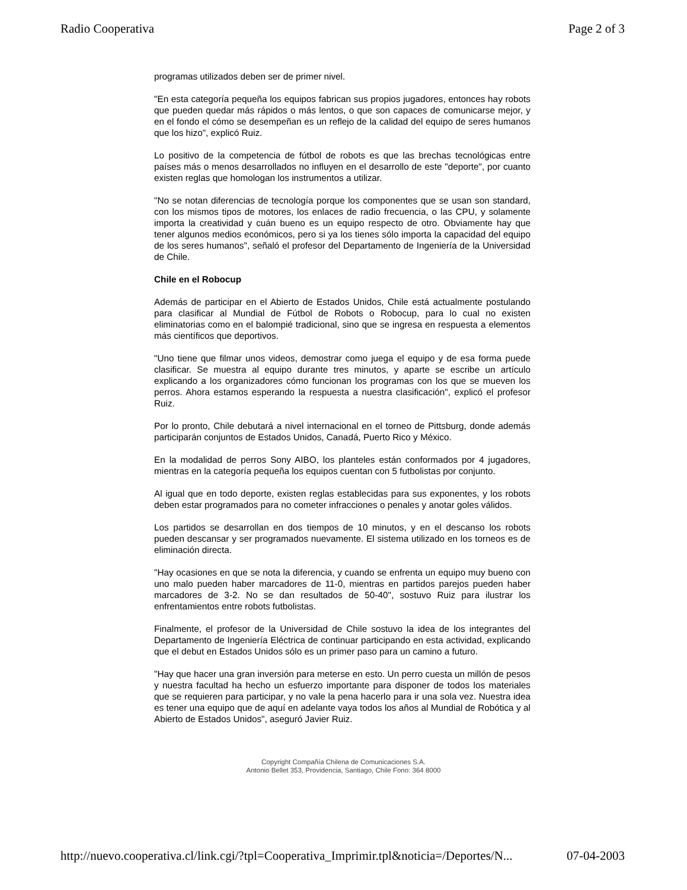Radio Cooperativa Page 2 of 3
programas utilizados deben ser de primer nivel.
"En esta categoría pequeña los equipos fabrican sus propios jugadores, entonces hay robots que pueden quedar más rápidos o más lentos, o que son capaces de comunicarse mejor, y en el fondo el cómo se desempeñan es un reflejo de la calidad del equipo de seres humanos que los hizo", explicó Ruiz.
Lo positivo de la competencia de fútbol de robots es que las brechas tecnológicas entre países más o menos desarrollados no influyen en el desarrollo de este "deporte", por cuanto existen reglas que homologan los instrumentos a utilizar.
"No se notan diferencias de tecnología porque los componentes que se usan son standard, con los mismos tipos de motores, los enlaces de radio frecuencia, o las CPU, y solamente importa la creatividad y cuán bueno es un equipo respecto de otro. Obviamente hay que tener algunos medios económicos, pero si ya los tienes sólo importa la capacidad del equipo de los seres humanos", señaló el profesor del Departamento de Ingeniería de la Universidad de Chile.
Chile en el Robocup
Además de participar en el Abierto de Estados Unidos, Chile está actualmente postulando para clasificar al Mundial de Fútbol de Robots o Robocup, para lo cual no existen eliminatorias como en el balompié tradicional, sino que se ingresa en respuesta a elementos más científicos que deportivos.
"Uno tiene que filmar unos videos, demostrar como juega el equipo y de esa forma puede clasificar. Se muestra al equipo durante tres minutos, y aparte se escribe un artículo explicando a los organizadores cómo funcionan los programas con los que se mueven los perros. Ahora estamos esperando la respuesta a nuestra clasificación", explicó el profesor Ruiz.
Por lo pronto, Chile debutará a nivel internacional en el torneo de Pittsburg, donde además participarán conjuntos de Estados Unidos, Canadá, Puerto Rico y México.
En la modalidad de perros Sony AIBO, los planteles están conformados por 4 jugadores, mientras en la categoría pequeña los equipos cuentan con 5 futbolistas por conjunto.
Al igual que en todo deporte, existen reglas establecidas para sus exponentes, y los robots deben estar programados para no cometer infracciones o penales y anotar goles válidos.
Los partidos se desarrollan en dos tiempos de 10 minutos, y en el descanso los robots pueden descansar y ser programados nuevamente. El sistema utilizado en los torneos es de eliminación directa.
"Hay ocasiones en que se nota la diferencia, y cuando se enfrenta un equipo muy bueno con uno malo pueden haber marcadores de 11-0, mientras en partidos parejos pueden haber marcadores de 3-2. No se dan resultados de 50-40", sostuvo Ruiz para ilustrar los enfrentamientos entre robots futbolistas.
Finalmente, el profesor de la Universidad de Chile sostuvo la idea de los integrantes del Departamento de Ingeniería Eléctrica de continuar participando en esta actividad, explicando que el debut en Estados Unidos sólo es un primer paso para un camino a futuro.
"Hay que hacer una gran inversión para meterse en esto. Un perro cuesta un millón de pesos y nuestra facultad ha hecho un esfuerzo importante para disponer de todos los materiales que se requieren para participar, y no vale la pena hacerlo para ir una sola vez. Nuestra idea es tener una equipo que de aquí en adelante vaya todos los años al Mundial de Robótica y al Abierto de Estados Unidos", aseguró Javier Ruiz.
Copyright Compañía Chilena de Comunicaciones S.A.
Antonio Bellet 353, Providencia, Santiago, Chile Fono: 364 8000
http://nuevo.cooperativa.cl/link.cgi/?tpl=Cooperativa_Imprimir.tpl&noticia=/Deportes/N... 07-04-2003